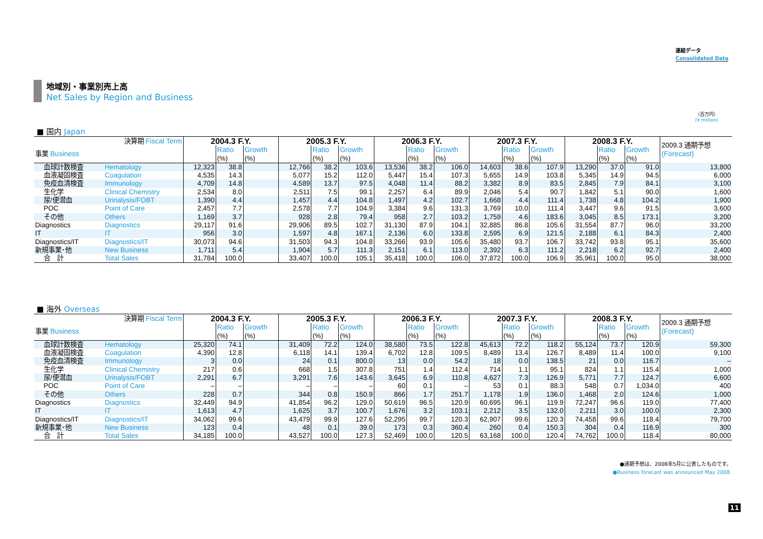連結データ
Consolidated Data
地域別・事業別売上高
Net Sales by Region and Business
（百万円）
(¥ million)
■ 国内 Japan
| 決算期 Fiscal Term | | 2004.3 F.Y. | | | 2005.3 F.Y. | | | 2006.3 F.Y. | | | 2007.3 F.Y. | | | 2008.3 F.Y. | | | 2009.3 通期予想 (Forecast) |
| 事業 Business | | | Ratio (%) | Growth (%) | | Ratio (%) | Growth (%) | | Ratio (%) | Growth (%) | | Ratio (%) | Growth (%) | | Ratio (%) | Growth (%) | |
| 血球計数検査 | Hematology | 12,323 | 38.8 | | 12,766 | 38.2 | 103.6 | 13,536 | 38.2 | 106.0 | 14,603 | 38.6 | 107.9 | 13,290 | 37.0 | 91.0 | 13,800 |
| 血液凝固検査 | Coagulation | 4,535 | 14.3 | | 5,077 | 15.2 | 112.0 | 5,447 | 15.4 | 107.3 | 5,655 | 14.9 | 103.8 | 5,345 | 14.9 | 94.5 | 6,000 |
| 免疫血清検査 | Immunology | 4,709 | 14.8 | | 4,589 | 13.7 | 97.5 | 4,048 | 11.4 | 88.2 | 3,382 | 8.9 | 83.5 | 2,845 | 7.9 | 84.1 | 3,100 |
| 生化学 | Clinical Chemistry | 2,534 | 8.0 | | 2,511 | 7.5 | 99.1 | 2,257 | 6.4 | 89.9 | 2,046 | 5.4 | 90.7 | 1,842 | 5.1 | 90.0 | 1,600 |
| 尿/便潜血 | Urinalysis/FOBT | 1,390 | 4.4 | | 1,457 | 4.4 | 104.8 | 1,497 | 4.2 | 102.7 | 1,668 | 4.4 | 111.4 | 1,738 | 4.8 | 104.2 | 1,900 |
| POC | Point of Care | 2,457 | 7.7 | | 2,578 | 7.7 | 104.9 | 3,384 | 9.6 | 131.3 | 3,769 | 10.0 | 111.4 | 3,447 | 9.6 | 91.5 | 3,600 |
| その他 | Others | 1,169 | 3.7 | | 928 | 2.8 | 79.4 | 958 | 2.7 | 103.2 | 1,759 | 4.6 | 183.6 | 3,045 | 8.5 | 173.1 | 3,200 |
| Diagnostics | Diagnostics | 29,117 | 91.6 | | 29,906 | 89.5 | 102.7 | 31,130 | 87.9 | 104.1 | 32,885 | 86.8 | 105.6 | 31,554 | 87.7 | 96.0 | 33,200 |
| IT | IT | 956 | 3.0 | | 1,597 | 4.8 | 167.1 | 2,136 | 6.0 | 133.8 | 2,595 | 6.9 | 121.5 | 2,188 | 6.1 | 84.3 | 2,400 |
| Diagnostics/IT | Diagnostics/IT | 30,073 | 94.6 | | 31,503 | 94.3 | 104.8 | 33,266 | 93.9 | 105.6 | 35,480 | 93.7 | 106.7 | 33,742 | 93.8 | 95.1 | 35,600 |
| 新規事業･他 | New Business | 1,711 | 5.4 | | 1,904 | 5.7 | 111.3 | 2,151 | 6.1 | 113.0 | 2,392 | 6.3 | 111.2 | 2,218 | 6.2 | 92.7 | 2,400 |
| 合 計 | Total Sales | 31,784 | 100.0 | | 33,407 | 100.0 | 105.1 | 35,418 | 100.0 | 106.0 | 37,872 | 100.0 | 106.9 | 35,961 | 100.0 | 95.0 | 38,000 |
■ 海外 Overseas
| 決算期 Fiscal Term | | 2004.3 F.Y. | | | 2005.3 F.Y. | | | 2006.3 F.Y. | | | 2007.3 F.Y. | | | 2008.3 F.Y. | | | 2009.3 通期予想 (Forecast) |
| 事業 Business | | | Ratio (%) | Growth (%) | | Ratio (%) | Growth (%) | | Ratio (%) | Growth (%) | | Ratio (%) | Growth (%) | | Ratio (%) | Growth (%) | |
| 血球計数検査 | Hematology | 25,320 | 74.1 | | 31,409 | 72.2 | 124.0 | 38,580 | 73.5 | 122.8 | 45,613 | 72.2 | 118.2 | 55,124 | 73.7 | 120.9 | 59,300 |
| 血液凝固検査 | Coagulation | 4,390 | 12.8 | | 6,118 | 14.1 | 139.4 | 6,702 | 12.8 | 109.5 | 8,489 | 13.4 | 126.7 | 8,489 | 11.4 | 100.0 | 9,100 |
| 免疫血清検査 | Immunology | 3 | 0.0 | | 24 | 0.1 | 800.0 | 13 | 0.0 | 54.2 | 18 | 0.0 | 138.5 | 21 | 0.0 | 116.7 | – |
| 生化学 | Clinical Chemistry | 217 | 0.6 | | 668 | 1.5 | 307.8 | 751 | 1.4 | 112.4 | 714 | 1.1 | 95.1 | 824 | 1.1 | 115.4 | 1,000 |
| 尿/便潜血 | Urinalysis/FOBT | 2,291 | 6.7 | | 3,291 | 7.6 | 143.6 | 3,645 | 6.9 | 110.8 | 4,627 | 7.3 | 126.9 | 5,771 | 7.7 | 124.7 | 6,600 |
| POC | Point of Care | – | – | | – | – | – | 60 | 0.1 | – | 53 | 0.1 | 88.3 | 548 | 0.7 | 1,034.0 | 400 |
| その他 | Others | 228 | 0.7 | | 344 | 0.8 | 150.9 | 866 | 1.7 | 251.7 | 1,178 | 1.9 | 136.0 | 1,468 | 2.0 | 124.6 | 1,000 |
| Diagnostics | Diagnostics | 32,449 | 94.9 | | 41,854 | 96.2 | 129.0 | 50,619 | 96.5 | 120.9 | 60,695 | 96.1 | 119.9 | 72,247 | 96.6 | 119.0 | 77,400 |
| IT | IT | 1,613 | 4.7 | | 1,625 | 3.7 | 100.7 | 1,676 | 3.2 | 103.1 | 2,212 | 3.5 | 132.0 | 2,211 | 3.0 | 100.0 | 2,300 |
| Diagnostics/IT | Diagnostics/IT | 34,062 | 99.6 | | 43,479 | 99.9 | 127.6 | 52,295 | 99.7 | 120.3 | 62,907 | 99.6 | 120.3 | 74,458 | 99.6 | 118.4 | 79,700 |
| 新規事業･他 | New Business | 123 | 0.4 | | 48 | 0.1 | 39.0 | 173 | 0.3 | 360.4 | 260 | 0.4 | 150.3 | 304 | 0.4 | 116.9 | 300 |
| 合 計 | Total Sales | 34,185 | 100.0 | | 43,527 | 100.0 | 127.3 | 52,469 | 100.0 | 120.5 | 63,168 | 100.0 | 120.4 | 74,762 | 100.0 | 118.4 | 80,000 |
●通期予想は、2008年5月に公表したものです。
●Business forecast was announced May 2008.
11